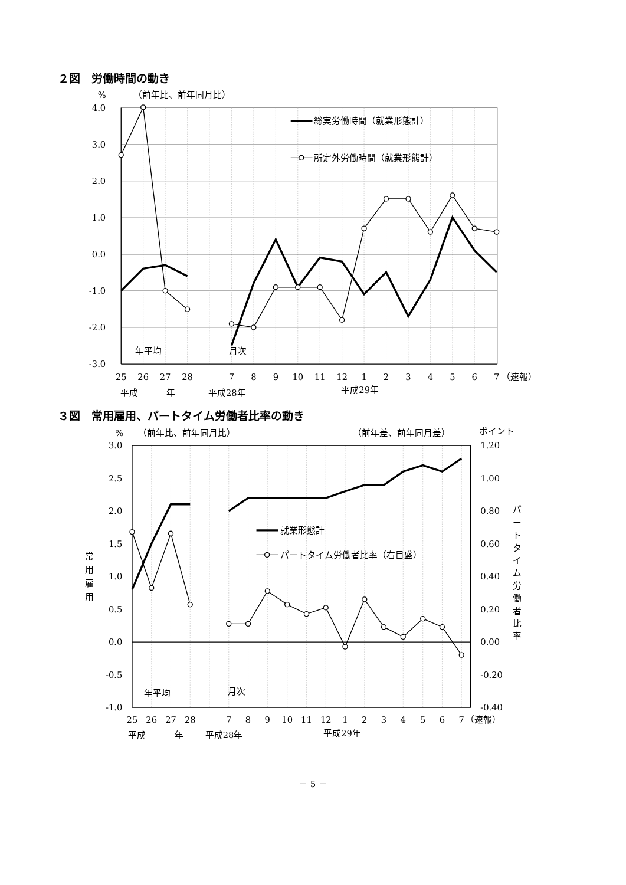２図　労働時間の動き
%
（前年比、前年同月比）
4.0
3.0
2.0
1.0
0.0
-1.0
-2.0
-3.0
総実労働時間（就業形態計）
所定外労働時間（就業形態計）
年平均
月次
25
26
27
28
7
8
9
10
11
12
1
2
3
4
5
6
7
（速報）
平成
年
平成28年
平成29年
３図　常用雇用、パートタイム労働者比率の動き
%
（前年比、前年同月比）
（前年差、前年同月差）
ポイント
3.0
2.5
2.0
1.5
1.0
0.5
0.0
-0.5
-1.0
1.20
1.00
0.80
0.60
0.40
0.20
0.00
-0.20
-0.40
常
用
雇
用
パ
ー
ト
タ
イ
ム
労
働
者
比
率
就業形態計
パートタイム労働者比率（右目盛）
年平均
月次
25
26
27
28
7
8
9
10
11
12
1
2
3
4
5
6
7
（速報）
平成
年
平成28年
平成29年
－ 5 －